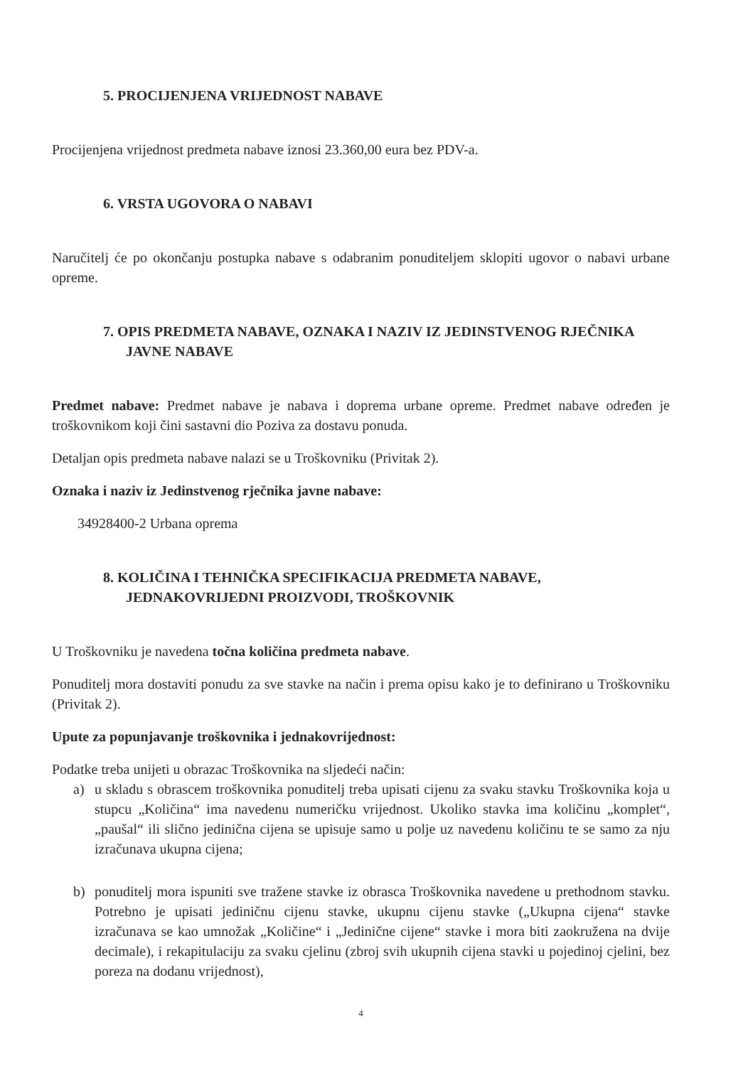5. PROCIJENJENA VRIJEDNOST NABAVE
Procijenjena vrijednost predmeta nabave iznosi 23.360,00 eura bez PDV-a.
6. VRSTA UGOVORA O NABAVI
Naručitelj će po okončanju postupka nabave s odabranim ponuditeljem sklopiti ugovor o nabavi urbane opreme.
7. OPIS PREDMETA NABAVE, OZNAKA I NAZIV IZ JEDINSTVENOG RJEČNIKA JAVNE NABAVE
Predmet nabave: Predmet nabave je nabava i doprema urbane opreme. Predmet nabave određen je troškovnikom koji čini sastavni dio Poziva za dostavu ponuda.
Detaljan opis predmeta nabave nalazi se u Troškovniku (Privitak 2).
Oznaka i naziv iz Jedinstvenog rječnika javne nabave:
34928400-2 Urbana oprema
8. KOLIČINA I TEHNIČKA SPECIFIKACIJA PREDMETA NABAVE, JEDNAKOVRIJEDNI PROIZVODI, TROŠKOVNIK
U Troškovniku je navedena točna količina predmeta nabave.
Ponuditelj mora dostaviti ponudu za sve stavke na način i prema opisu kako je to definirano u Troškovniku (Privitak 2).
Upute za popunjavanje troškovnika i jednakovrijednost:
Podatke treba unijeti u obrazac Troškovnika na sljedeći način:
a) u skladu s obrascem troškovnika ponuditelj treba upisati cijenu za svaku stavku Troškovnika koja u stupcu „Količina“ ima navedenu numeričku vrijednost. Ukoliko stavka ima količinu „komplet“, „paušal“ ili slično jedinična cijena se upisuje samo u polje uz navedenu količinu te se samo za nju izračunava ukupna cijena;
b) ponuditelj mora ispuniti sve tražene stavke iz obrasca Troškovnika navedene u prethodnom stavku. Potrebno je upisati jediničnu cijenu stavke, ukupnu cijenu stavke („Ukupna cijena“ stavke izračunava se kao umnožak „Količine“ i „Jedinične cijene“ stavke i mora biti zaokružena na dvije decimale), i rekapitulaciju za svaku cjelinu (zbroj svih ukupnih cijena stavki u pojedinoj cjelini, bez poreza na dodanu vrijednost),
4